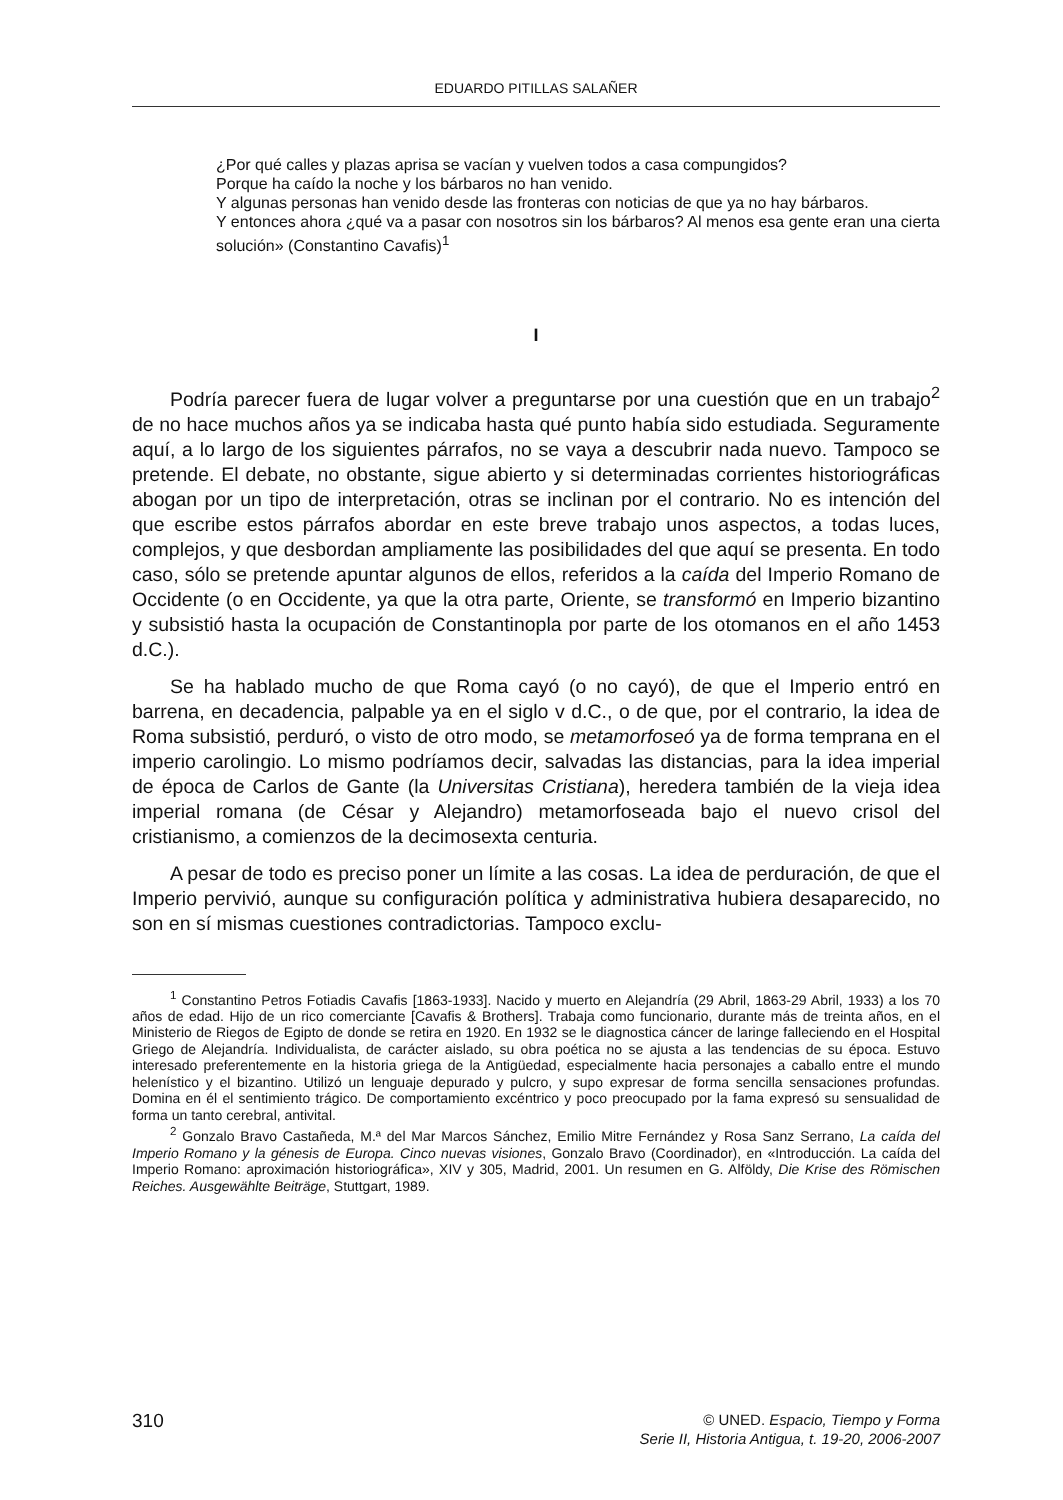EDUARDO PITILLAS SALAÑER
¿Por qué calles y plazas aprisa se vacían y vuelven todos a casa compungidos?
Porque ha caído la noche y los bárbaros no han venido.
Y algunas personas han venido desde las fronteras con noticias de que ya no hay bárbaros.
Y entonces ahora ¿qué va a pasar con nosotros sin los bárbaros? Al menos esa gente eran una cierta solución» (Constantino Cavafis)<sup>1</sup>
I
Podría parecer fuera de lugar volver a preguntarse por una cuestión que en un trabajo<sup>2</sup> de no hace muchos años ya se indicaba hasta qué punto había sido estudiada. Seguramente aquí, a lo largo de los siguientes párrafos, no se vaya a descubrir nada nuevo. Tampoco se pretende. El debate, no obstante, sigue abierto y si determinadas corrientes historiográficas abogan por un tipo de interpretación, otras se inclinan por el contrario. No es intención del que escribe estos párrafos abordar en este breve trabajo unos aspectos, a todas luces, complejos, y que desbordan ampliamente las posibilidades del que aquí se presenta. En todo caso, sólo se pretende apuntar algunos de ellos, referidos a la caída del Imperio Romano de Occidente (o en Occidente, ya que la otra parte, Oriente, se transformó en Imperio bizantino y subsistió hasta la ocupación de Constantinopla por parte de los otomanos en el año 1453 d.C.).
Se ha hablado mucho de que Roma cayó (o no cayó), de que el Imperio entró en barrena, en decadencia, palpable ya en el siglo v d.C., o de que, por el contrario, la idea de Roma subsistió, perduró, o visto de otro modo, se metamorfoseó ya de forma temprana en el imperio carolingio. Lo mismo podríamos decir, salvadas las distancias, para la idea imperial de época de Carlos de Gante (la Universitas Cristiana), heredera también de la vieja idea imperial romana (de César y Alejandro) metamorfoseada bajo el nuevo crisol del cristianismo, a comienzos de la decimosexta centuria.
A pesar de todo es preciso poner un límite a las cosas. La idea de perduración, de que el Imperio pervivió, aunque su configuración política y administrativa hubiera desaparecido, no son en sí mismas cuestiones contradictorias. Tampoco exclu-
<sup>1</sup> Constantino Petros Fotiadis Cavafis [1863-1933]. Nacido y muerto en Alejandría (29 Abril, 1863-29 Abril, 1933) a los 70 años de edad. Hijo de un rico comerciante [Cavafis & Brothers]. Trabaja como funcionario, durante más de treinta años, en el Ministerio de Riegos de Egipto de donde se retira en 1920. En 1932 se le diagnostica cáncer de laringe falleciendo en el Hospital Griego de Alejandría. Individualista, de carácter aislado, su obra poética no se ajusta a las tendencias de su época. Estuvo interesado preferentemente en la historia griega de la Antigüedad, especialmente hacia personajes a caballo entre el mundo helenístico y el bizantino. Utilizó un lenguaje depurado y pulcro, y supo expresar de forma sencilla sensaciones profundas. Domina en él el sentimiento trágico. De comportamiento excéntrico y poco preocupado por la fama expresó su sensualidad de forma un tanto cerebral, antivital.
<sup>2</sup> Gonzalo Bravo Castañeda, M.ª del Mar Marcos Sánchez, Emilio Mitre Fernández y Rosa Sanz Serrano, La caída del Imperio Romano y la génesis de Europa. Cinco nuevas visiones, Gonzalo Bravo (Coordinador), en «Introducción. La caída del Imperio Romano: aproximación historiográfica», XIV y 305, Madrid, 2001. Un resumen en G. Alföldy, Die Krise des Römischen Reiches. Ausgewählte Beiträge, Stuttgart, 1989.
310
© UNED. Espacio, Tiempo y Forma
Serie II, Historia Antigua, t. 19-20, 2006-2007